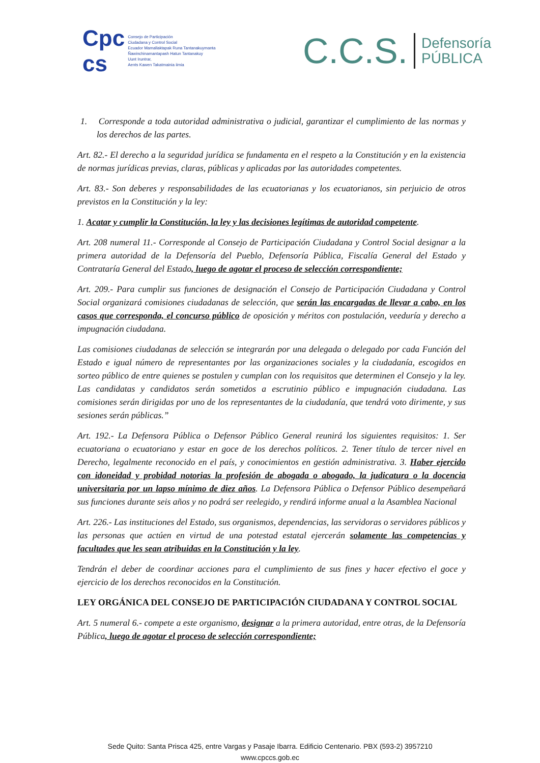Cpc
cs
Consejo de Participación
Ciudadana y Control Social
Ecuador Mamallaktapak Runa Tantanakuymanta
Ñawinchinamantapash Hatun Tantanakuy
Uunt Iruntrar,
Aents Kawen Takatmainia iimia
C.C.S. Defensoría
PÚBLICA
1. Corresponde a toda autoridad administrativa o judicial, garantizar el cumplimiento de las normas y los derechos de las partes.
Art. 82.- El derecho a la seguridad jurídica se fundamenta en el respeto a la Constitución y en la existencia de normas jurídicas previas, claras, públicas y aplicadas por las autoridades competentes.
Art. 83.- Son deberes y responsabilidades de las ecuatorianas y los ecuatorianos, sin perjuicio de otros previstos en la Constitución y la ley:
1. Acatar y cumplir la Constitución, la ley y las decisiones legítimas de autoridad competente.
Art. 208 numeral 11.- Corresponde al Consejo de Participación Ciudadana y Control Social designar a la primera autoridad de la Defensoría del Pueblo, Defensoría Pública, Fiscalía General del Estado y Contrataría General del Estado, luego de agotar el proceso de selección correspondiente;
Art. 209.- Para cumplir sus funciones de designación el Consejo de Participación Ciudadana y Control Social organizará comisiones ciudadanas de selección, que serán las encargadas de llevar a cabo, en los casos que corresponda, el concurso público de oposición y méritos con postulación, veeduría y derecho a impugnación ciudadana.
Las comisiones ciudadanas de selección se integrarán por una delegada o delegado por cada Función del Estado e igual número de representantes por las organizaciones sociales y la ciudadanía, escogidos en sorteo público de entre quienes se postulen y cumplan con los requisitos que determinen el Consejo y la ley. Las candidatas y candidatos serán sometidos a escrutinio público e impugnación ciudadana. Las comisiones serán dirigidas por uno de los representantes de la ciudadanía, que tendrá voto dirimente, y sus sesiones serán públicas.”
Art. 192.- La Defensora Pública o Defensor Público General reunirá los siguientes requisitos: 1. Ser ecuatoriana o ecuatoriano y estar en goce de los derechos políticos. 2. Tener título de tercer nivel en Derecho, legalmente reconocido en el país, y conocimientos en gestión administrativa. 3. Haber ejercido con idoneidad y probidad notorias la profesión de abogada o abogado, la judicatura o la docencia universitaria por un lapso mínimo de diez años. La Defensora Pública o Defensor Público desempeñará sus funciones durante seis años y no podrá ser reelegido, y rendirá informe anual a la Asamblea Nacional
Art. 226.- Las instituciones del Estado, sus organismos, dependencias, las servidoras o servidores públicos y las personas que actúen en virtud de una potestad estatal ejercerán solamente las competencias y facultades que les sean atribuidas en la Constitución y la ley.
Tendrán el deber de coordinar acciones para el cumplimiento de sus fines y hacer efectivo el goce y ejercicio de los derechos reconocidos en la Constitución.
LEY ORGÁNICA DEL CONSEJO DE PARTICIPACIÓN CIUDADANA Y CONTROL SOCIAL
Art. 5 numeral 6.- compete a este organismo, designar a la primera autoridad, entre otras, de la Defensoría Pública, luego de agotar el proceso de selección correspondiente;
Sede Quito: Santa Prisca 425, entre Vargas y Pasaje Ibarra. Edificio Centenario. PBX (593-2) 3957210
www.cpccs.gob.ec